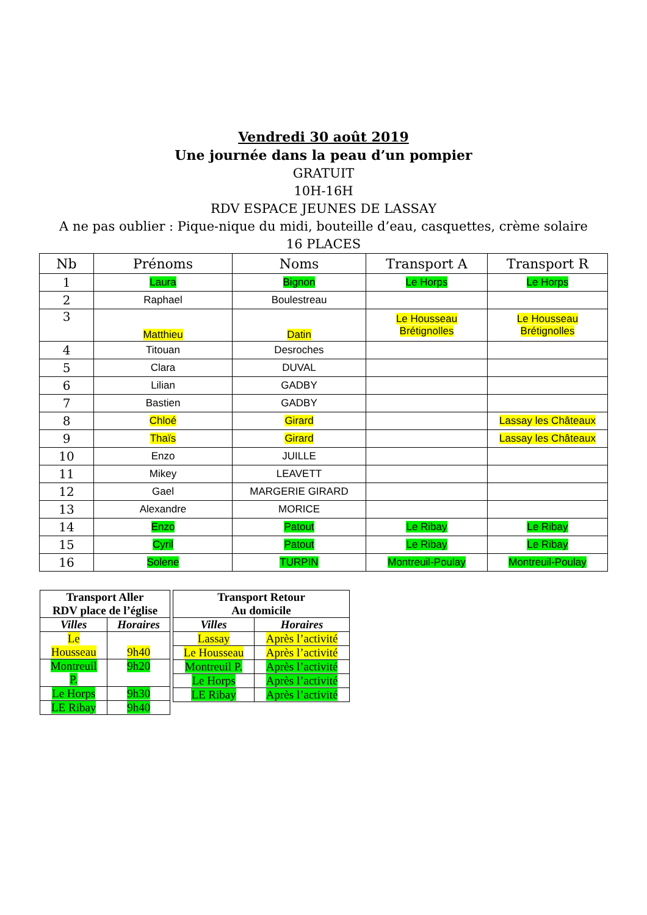Vendredi 30 août 2019
Une journée dans la peau d’un pompier
GRATUIT
10H-16H
RDV ESPACE JEUNES DE LASSAY
A ne pas oublier : Pique-nique du midi, bouteille d’eau, casquettes, crème solaire
16 PLACES
| Nb | Prénoms | Noms | Transport A | Transport R |
| --- | --- | --- | --- | --- |
| 1 | Laura | Bignon | Le Horps | Le Horps |
| 2 | Raphael | Boulestreau | | |
| 3 | Matthieu | Datin | Le Housseau Brétignolles | Le Housseau Brétignolles |
| 4 | Titouan | Desroches | | |
| 5 | Clara | DUVAL | | |
| 6 | Lilian | GADBY | | |
| 7 | Bastien | GADBY | | |
| 8 | Chloé | Girard | | Lassay les Châteaux |
| 9 | Thaïs | Girard | | Lassay les Châteaux |
| 10 | Enzo | JUILLE | | |
| 11 | Mikey | LEAVETT | | |
| 12 | Gael | MARGERIE GIRARD | | |
| 13 | Alexandre | MORICE | | |
| 14 | Enzo | Patout | Le Ribay | Le Ribay |
| 15 | Cyril | Patout | Le Ribay | Le Ribay |
| 16 | Solene | TURPIN | Montreuil-Poulay | Montreuil-Poulay |
| Transport Aller RDV place de l’église | |
| --- | --- |
| Villes | Horaires |
| Le Housseau | 9h40 |
| Montreuil P. | 9h20 |
| Le Horps | 9h30 |
| LE Ribay | 9h40 |
| Transport Retour Au domicile | |
| --- | --- |
| Villes | Horaires |
| Lassay | Après l’activité |
| Le Housseau | Après l’activité |
| Montreuil P. | Après l’activité |
| Le Horps | Après l’activité |
| LE Ribay | Après l’activité |